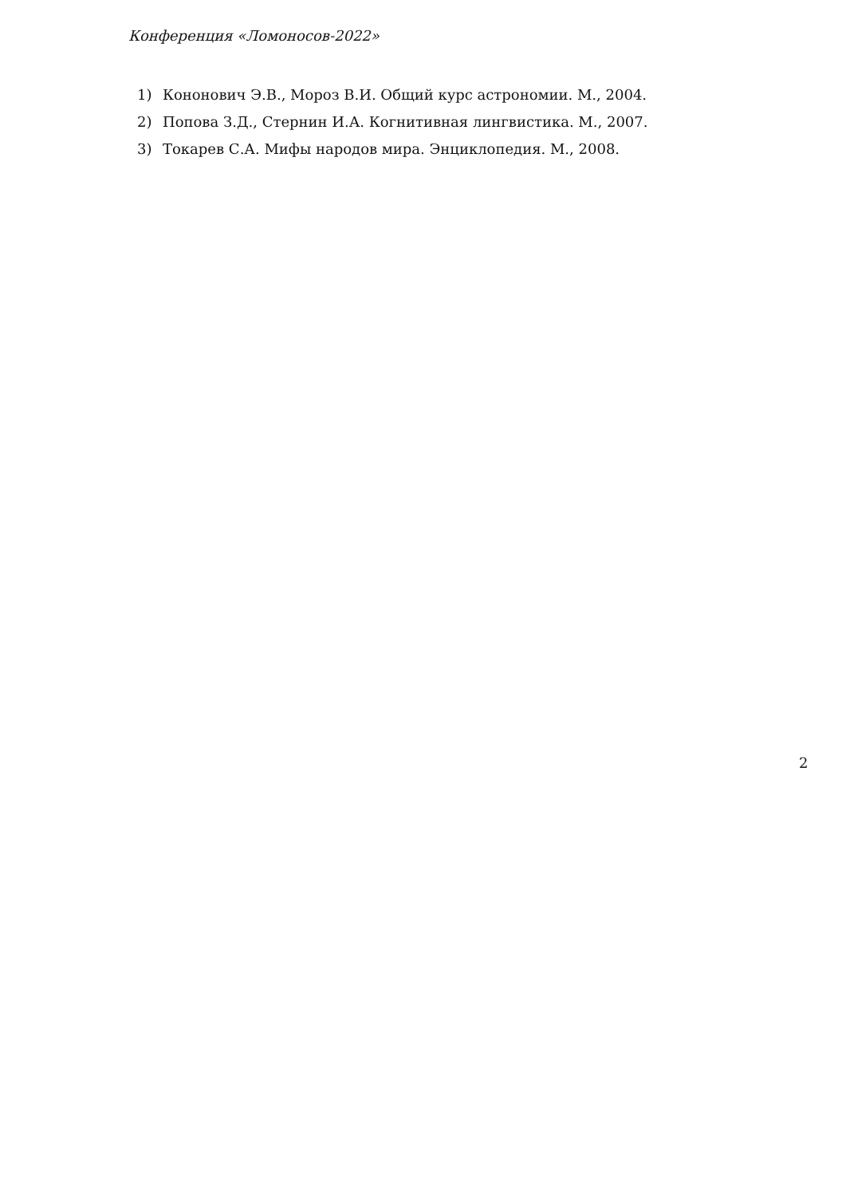Конференция «Ломоносов-2022»
1) Кононович Э.В., Мороз В.И. Общий курс астрономии. М., 2004.
2) Попова З.Д., Стернин И.А. Когнитивная лингвистика. М., 2007.
3) Токарев С.А. Мифы народов мира. Энциклопедия. М., 2008.
2